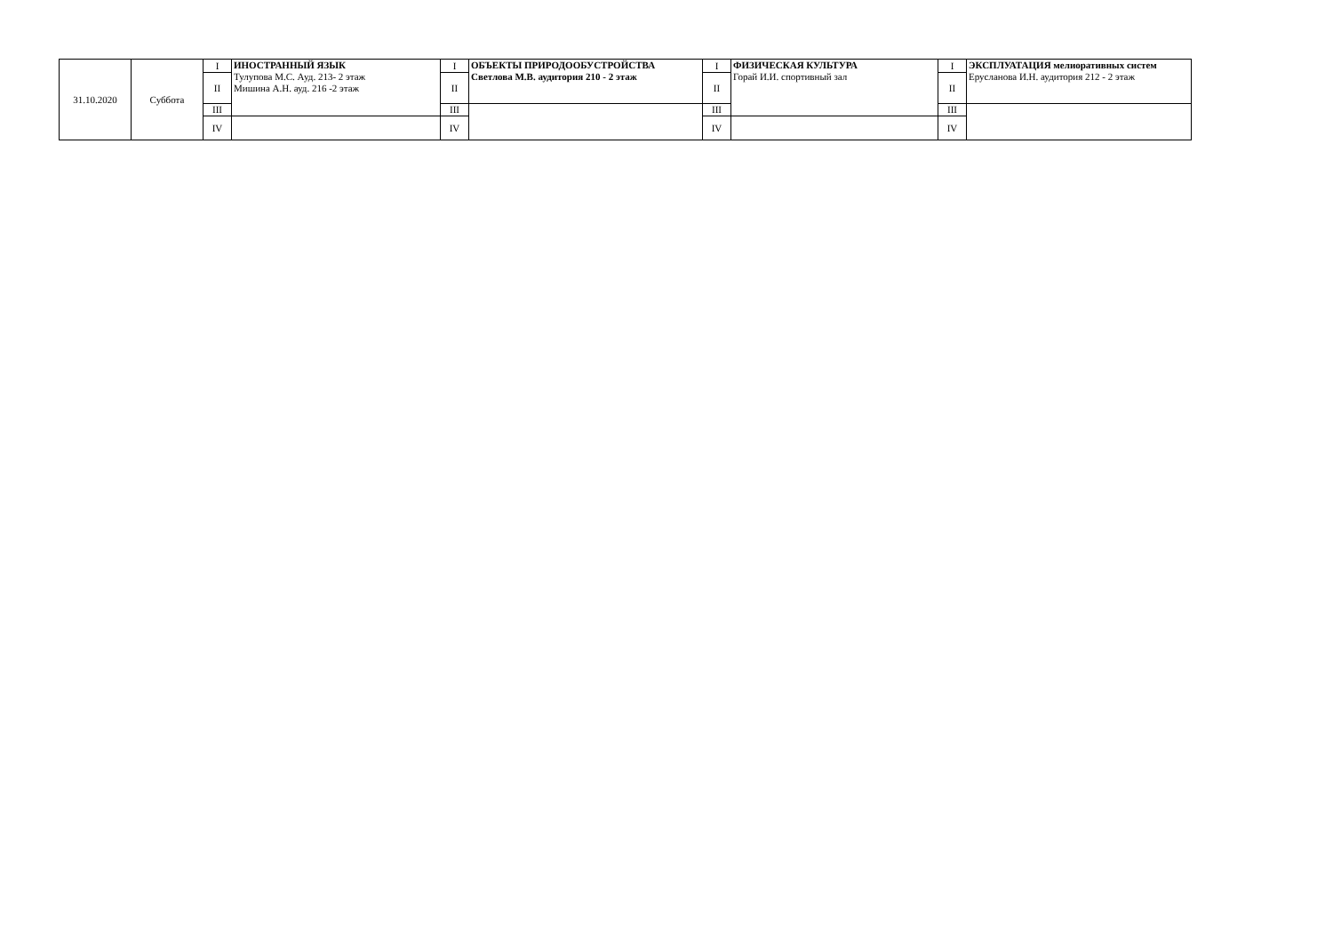| 31.10.2020 | Суббота | I | ИНОСТРАННЫЙ ЯЗЫК Тулупова М.С. Ауд. 213- 2 этаж Мишина А.Н. ауд. 216 -2 этаж | I | ОБЪЕКТЫ ПРИРОДООБУСТРОЙСТВА Светлова М.В. аудитория 210 - 2 этаж | I | ФИЗИЧЕСКАЯ КУЛЬТУРА Горай И.И. спортивный зал | I | ЭКСПЛУАТАЦИЯ мелиоративных систем Ерусланова И.Н. аудитория 212 - 2 этаж |
| | | II | | II | | II | | II | |
| | | III | | III | | III | | III | |
| | | IV | | IV | | IV | | IV | |